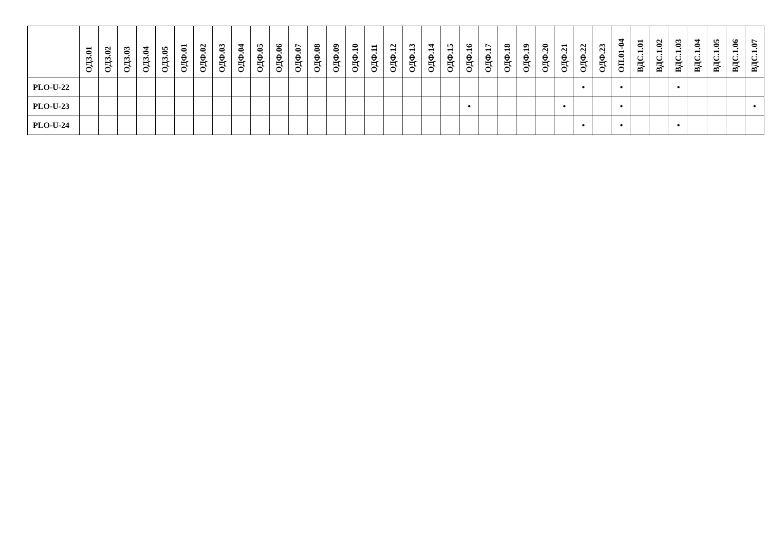| | ОДЗ.01 | ОДЗ.02 | ОДЗ.03 | ОДЗ.04 | ОДЗ.05 | ОДФ.01 | ОДФ.02 | ОДФ.03 | ОДФ.04 | ОДФ.05 | ОДФ.06 | ОДФ.07 | ОДФ.08 | ОДФ.09 | ОДФ.10 | ОДФ.11 | ОДФ.12 | ОДФ.13 | ОДФ.14 | ОДФ.15 | ОДФ.16 | ОДФ.17 | ОДФ.18 | ОДФ.19 | ОДФ.20 | ОДФ.21 | ОДФ.22 | ОДФ.23 | ОП.01-04 | ВДС.1.01 | ВДС.1.02 | ВДС.1.03 | ВДС.1.04 | ВДС.1.05 | ВДС.1.06 | ВДС.1.07 |
| --- | --- | --- | --- | --- | --- | --- | --- | --- | --- | --- | --- | --- | --- | --- | --- | --- | --- | --- | --- | --- | --- | --- | --- | --- | --- | --- | --- | --- | --- | --- | --- | --- | --- | --- | --- | --- |
| PLO-U-22 | | | | | | | | | | | | | | | | | | | | | | | | | | | • | | • | | | • | | | | |
| PLO-U-23 | | | | | | | | | | | | | | | | | | | | | • | | | | | • | | | • | | | | | | | • |
| PLO-U-24 | | | | | | | | | | | | | | | | | | | | | | | | | | | • | | • | | | • | | | | |